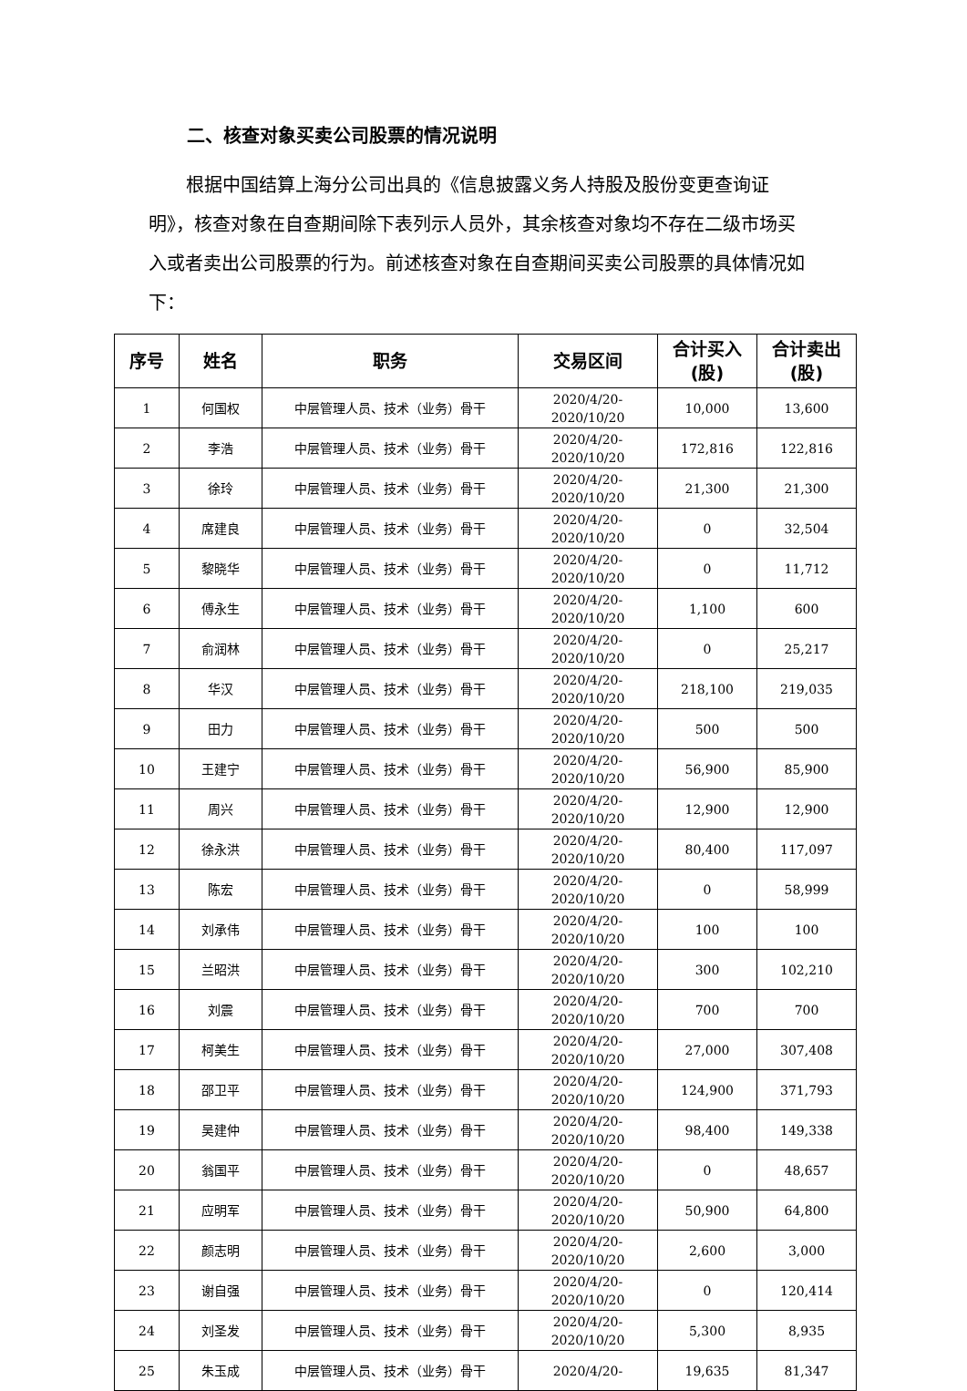二、核查对象买卖公司股票的情况说明
根据中国结算上海分公司出具的《信息披露义务人持股及股份变更查询证明》，核查对象在自查期间除下表列示人员外，其余核查对象均不存在二级市场买入或者卖出公司股票的行为。前述核查对象在自查期间买卖公司股票的具体情况如下：
| 序号 | 姓名 | 职务 | 交易区间 | 合计买入 (股) | 合计卖出 (股) |
| --- | --- | --- | --- | --- | --- |
| 1 | 何国权 | 中层管理人员、技术（业务）骨干 | 2020/4/20- 2020/10/20 | 10,000 | 13,600 |
| 2 | 李浩 | 中层管理人员、技术（业务）骨干 | 2020/4/20- 2020/10/20 | 172,816 | 122,816 |
| 3 | 徐玲 | 中层管理人员、技术（业务）骨干 | 2020/4/20- 2020/10/20 | 21,300 | 21,300 |
| 4 | 席建良 | 中层管理人员、技术（业务）骨干 | 2020/4/20- 2020/10/20 | 0 | 32,504 |
| 5 | 黎晓华 | 中层管理人员、技术（业务）骨干 | 2020/4/20- 2020/10/20 | 0 | 11,712 |
| 6 | 傅永生 | 中层管理人员、技术（业务）骨干 | 2020/4/20- 2020/10/20 | 1,100 | 600 |
| 7 | 俞润林 | 中层管理人员、技术（业务）骨干 | 2020/4/20- 2020/10/20 | 0 | 25,217 |
| 8 | 华汉 | 中层管理人员、技术（业务）骨干 | 2020/4/20- 2020/10/20 | 218,100 | 219,035 |
| 9 | 田力 | 中层管理人员、技术（业务）骨干 | 2020/4/20- 2020/10/20 | 500 | 500 |
| 10 | 王建宁 | 中层管理人员、技术（业务）骨干 | 2020/4/20- 2020/10/20 | 56,900 | 85,900 |
| 11 | 周兴 | 中层管理人员、技术（业务）骨干 | 2020/4/20- 2020/10/20 | 12,900 | 12,900 |
| 12 | 徐永洪 | 中层管理人员、技术（业务）骨干 | 2020/4/20- 2020/10/20 | 80,400 | 117,097 |
| 13 | 陈宏 | 中层管理人员、技术（业务）骨干 | 2020/4/20- 2020/10/20 | 0 | 58,999 |
| 14 | 刘承伟 | 中层管理人员、技术（业务）骨干 | 2020/4/20- 2020/10/20 | 100 | 100 |
| 15 | 兰昭洪 | 中层管理人员、技术（业务）骨干 | 2020/4/20- 2020/10/20 | 300 | 102,210 |
| 16 | 刘震 | 中层管理人员、技术（业务）骨干 | 2020/4/20- 2020/10/20 | 700 | 700 |
| 17 | 柯美生 | 中层管理人员、技术（业务）骨干 | 2020/4/20- 2020/10/20 | 27,000 | 307,408 |
| 18 | 邵卫平 | 中层管理人员、技术（业务）骨干 | 2020/4/20- 2020/10/20 | 124,900 | 371,793 |
| 19 | 吴建仲 | 中层管理人员、技术（业务）骨干 | 2020/4/20- 2020/10/20 | 98,400 | 149,338 |
| 20 | 翁国平 | 中层管理人员、技术（业务）骨干 | 2020/4/20- 2020/10/20 | 0 | 48,657 |
| 21 | 应明军 | 中层管理人员、技术（业务）骨干 | 2020/4/20- 2020/10/20 | 50,900 | 64,800 |
| 22 | 颜志明 | 中层管理人员、技术（业务）骨干 | 2020/4/20- 2020/10/20 | 2,600 | 3,000 |
| 23 | 谢自强 | 中层管理人员、技术（业务）骨干 | 2020/4/20- 2020/10/20 | 0 | 120,414 |
| 24 | 刘圣发 | 中层管理人员、技术（业务）骨干 | 2020/4/20- 2020/10/20 | 5,300 | 8,935 |
| 25 | 朱玉成 | 中层管理人员、技术（业务）骨干 | 2020/4/20- | 19,635 | 81,347 |